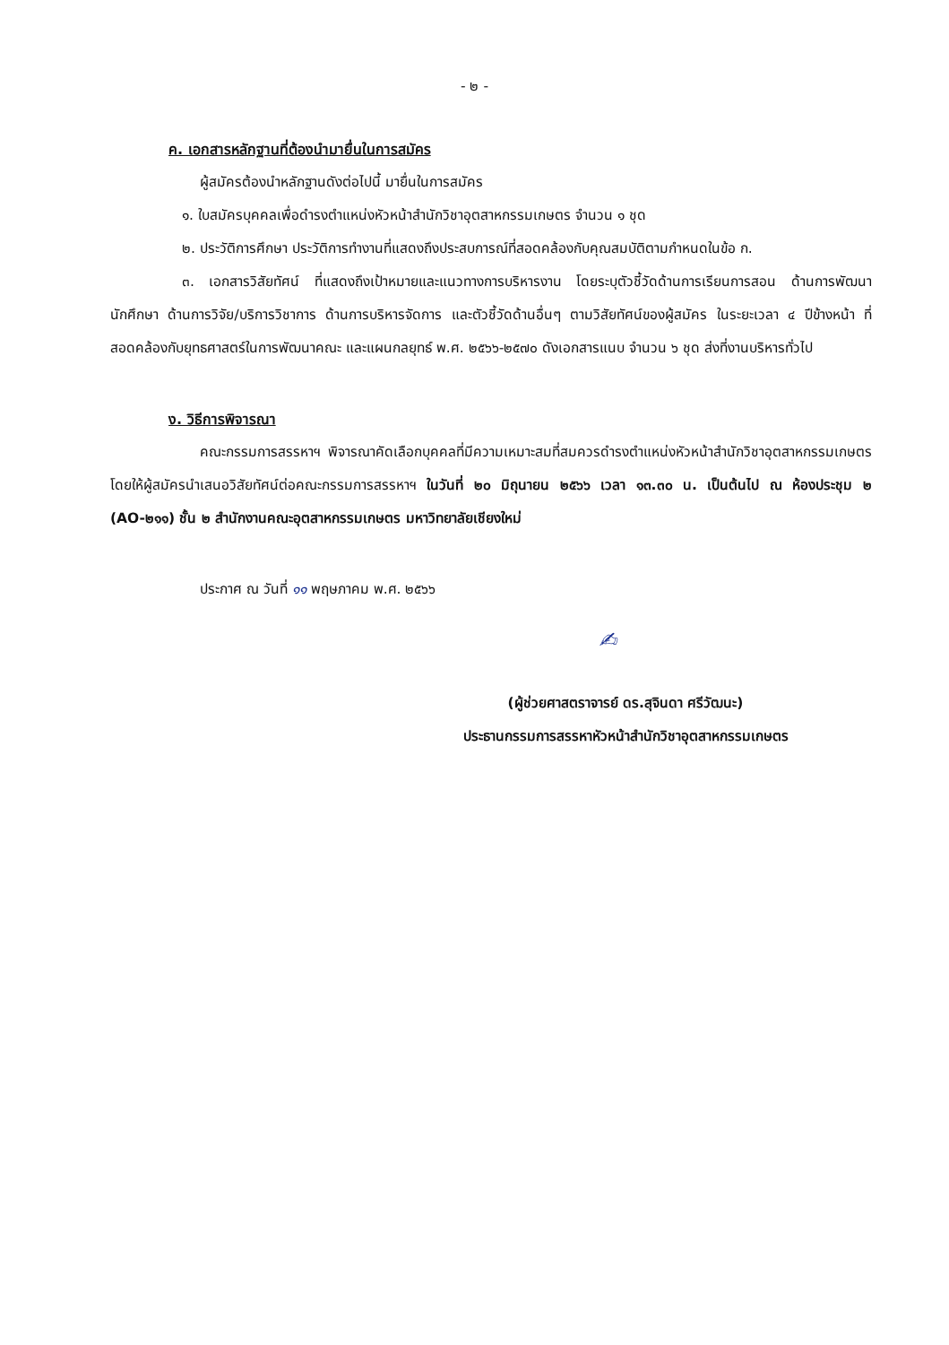- ๒ -
ค. เอกสารหลักฐานที่ต้องนำมายื่นในการสมัคร
ผู้สมัครต้องนำหลักฐานดังต่อไปนี้ มายื่นในการสมัคร
๑. ใบสมัครบุคคลเพื่อดำรงตำแหน่งหัวหน้าสำนักวิชาอุตสาหกรรมเกษตร จำนวน ๑ ชุด
๒. ประวัติการศึกษา ประวัติการทำงานที่แสดงถึงประสบการณ์ที่สอดคล้องกับคุณสมบัติตามกำหนดในข้อ ก.
๓. เอกสารวิสัยทัศน์ ที่แสดงถึงเป้าหมายและแนวทางการบริหารงาน โดยระบุตัวชี้วัดด้านการเรียนการสอน ด้านการพัฒนานักศึกษา ด้านการวิจัย/บริการวิชาการ ด้านการบริหารจัดการ และตัวชี้วัดด้านอื่นๆ ตามวิสัยทัศน์ของผู้สมัคร ในระยะเวลา ๔ ปีข้างหน้า ที่สอดคล้องกับยุทธศาสตร์ในการพัฒนาคณะ และแผนกลยุทธ์ พ.ศ. ๒๕๖๖-๒๕๗๐ ดังเอกสารแนบ จำนวน ๖ ชุด ส่งที่งานบริหารทั่วไป
ง. วิธีการพิจารณา
คณะกรรมการสรรหาฯ พิจารณาคัดเลือกบุคคลที่มีความเหมาะสมที่สมควรดำรงตำแหน่งหัวหน้าสำนักวิชาอุตสาหกรรมเกษตร โดยให้ผู้สมัครนำเสนอวิสัยทัศน์ต่อคณะกรรมการสรรหาฯ ในวันที่ ๒๐ มิถุนายน ๒๕๖๖ เวลา ๑๓.๓๐ น. เป็นต้นไป ณ ห้องประชุม ๒ (AO-๒๑๑) ชั้น ๒ สำนักงานคณะอุตสาหกรรมเกษตร มหาวิทยาลัยเชียงใหม่
ประกาศ ณ วันที่ ๑๑ พฤษภาคม พ.ศ. ๒๕๖๖
✍
(ผู้ช่วยศาสตราจารย์ ดร.สุจินดา ศรีวัฒนะ)
ประธานกรรมการสรรหาหัวหน้าสำนักวิชาอุตสาหกรรมเกษตร